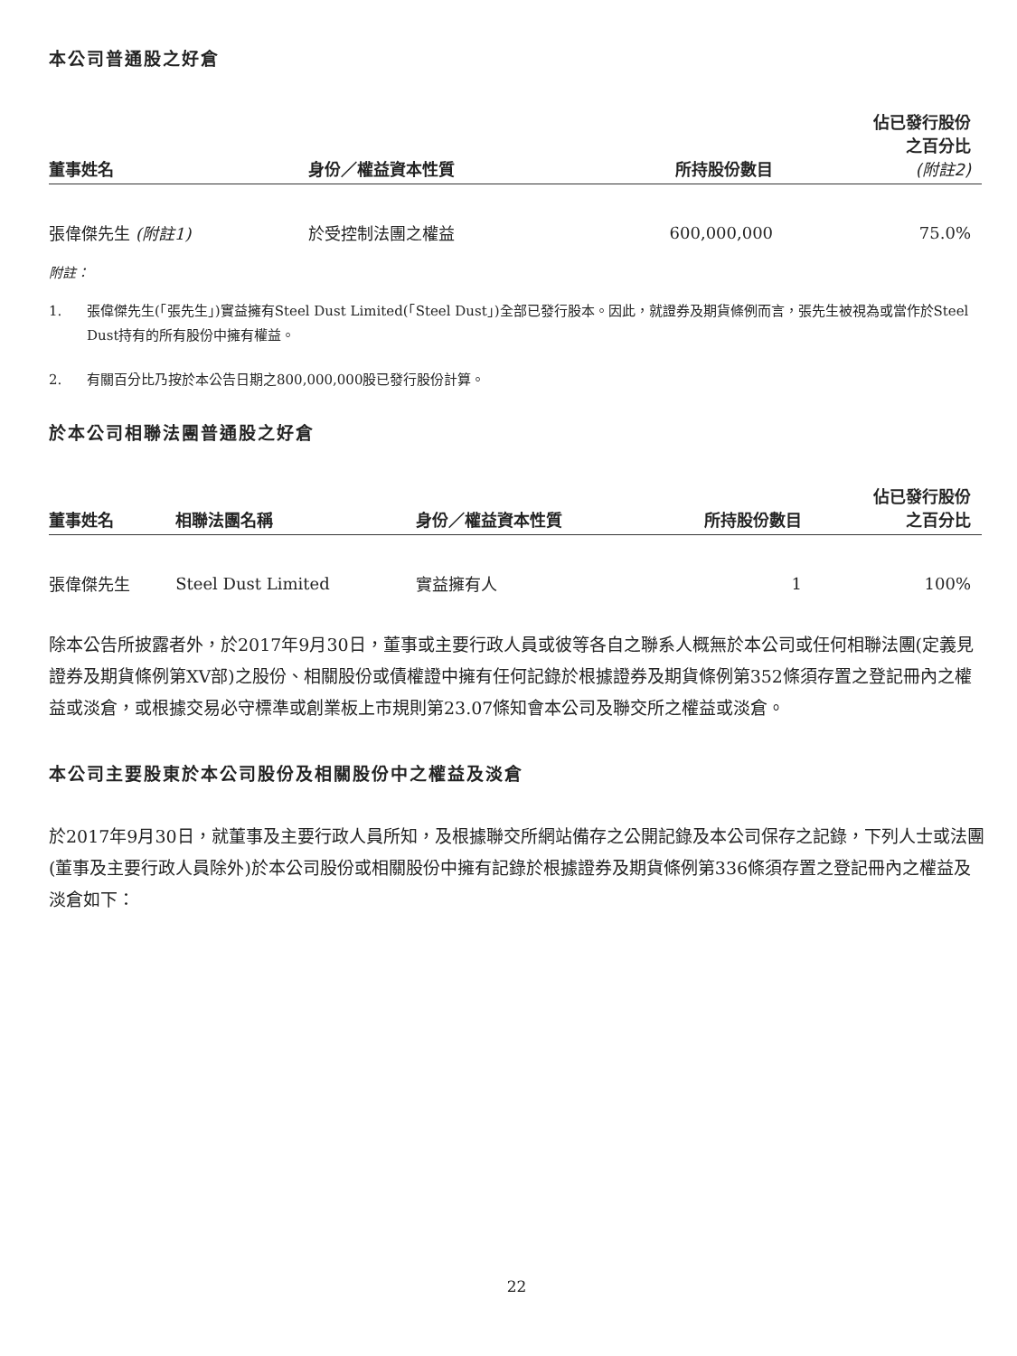本公司普通股之好倉
| 董事姓名 | 身份／權益資本性質 | 所持股份數目 | 佔已發行股份 之百分比 (附註2) |
| --- | --- | --- | --- |
| 張偉傑先生 (附註1) | 於受控制法團之權益 | 600,000,000 | 75.0% |
附註：
1. 張偉傑先生(「張先生」)實益擁有Steel Dust Limited(「Steel Dust」)全部已發行股本。因此，就證券及期貨條例而言，張先生被視為或當作於Steel Dust持有的所有股份中擁有權益。
2. 有關百分比乃按於本公告日期之800,000,000股已發行股份計算。
於本公司相聯法團普通股之好倉
| 董事姓名 | 相聯法團名稱 | 身份／權益資本性質 | 所持股份數目 | 佔已發行股份 之百分比 |
| --- | --- | --- | --- | --- |
| 張偉傑先生 | Steel Dust Limited | 實益擁有人 | 1 | 100% |
除本公告所披露者外，於2017年9月30日，董事或主要行政人員或彼等各自之聯系人概無於本公司或任何相聯法團(定義見證券及期貨條例第XV部)之股份、相關股份或債權證中擁有任何記錄於根據證券及期貨條例第352條須存置之登記冊內之權益或淡倉，或根據交易必守標準或創業板上市規則第23.07條知會本公司及聯交所之權益或淡倉。
本公司主要股東於本公司股份及相關股份中之權益及淡倉
於2017年9月30日，就董事及主要行政人員所知，及根據聯交所網站備存之公開記錄及本公司保存之記錄，下列人士或法團(董事及主要行政人員除外)於本公司股份或相關股份中擁有記錄於根據證券及期貨條例第336條須存置之登記冊內之權益及淡倉如下：
22